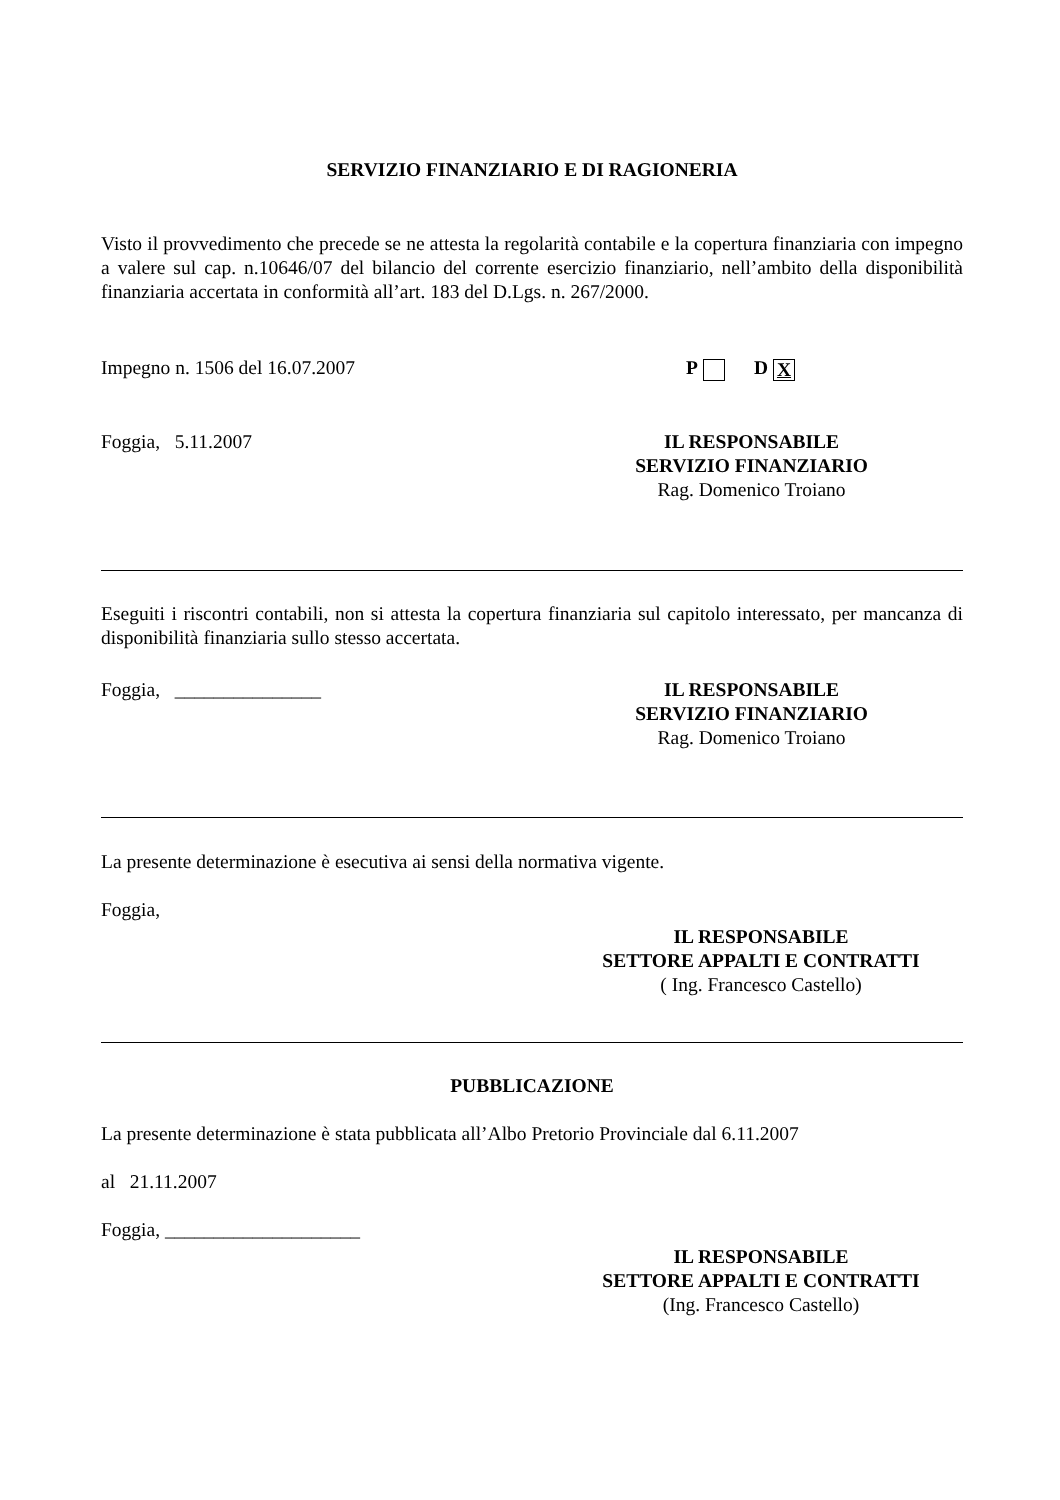SERVIZIO FINANZIARIO E DI RAGIONERIA
Visto il provvedimento che precede se ne attesta la regolarità contabile e la copertura finanziaria con impegno a valere sul cap. n.10646/07 del bilancio del corrente esercizio finanziario, nell’ambito della disponibilità finanziaria accertata in conformità all’art. 183 del D.Lgs. n. 267/2000.
Impegno n. 1506 del 16.07.2007 P D X
Foggia, 5.11.2007 IL RESPONSABILE
SERVIZIO FINANZIARIO
Rag. Domenico Troiano
Eseguiti i riscontri contabili, non si attesta la copertura finanziaria sul capitolo interessato, per mancanza di disponibilità finanziaria sullo stesso accertata.
Foggia, _______________ IL RESPONSABILE
SERVIZIO FINANZIARIO
Rag. Domenico Troiano
La presente determinazione è esecutiva ai sensi della normativa vigente.
Foggia,
IL RESPONSABILE
SETTORE APPALTI E CONTRATTI
( Ing. Francesco Castello)
PUBBLICAZIONE
La presente determinazione è stata pubblicata all’Albo Pretorio Provinciale dal 6.11.2007
al 21.11.2007
Foggia, ____________________
IL RESPONSABILE
SETTORE APPALTI E CONTRATTI
(Ing. Francesco Castello)